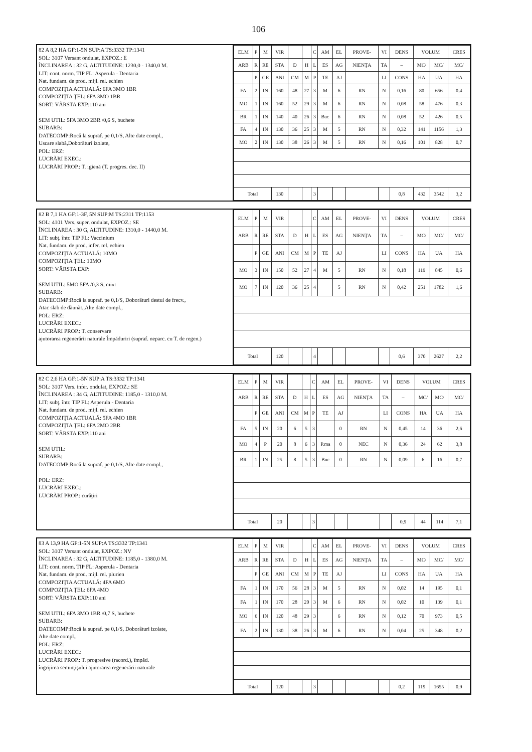106
82 A 8,2 HA GF:1-5N SUP:A TS:3332 TP:1341
SOL: 3107 Versant ondulat, EXPOZ.: E
ÎNCLINAREA : 32 G, ALTITUDINE: 1230,0 - 1340,0 M.
LIT: cont. norm. TIP FL: Asperula - Dentaria
Nat. fundam. de prod. mijl. rel. echien
COMPOZIŢIA ACTUALĂ: 6FA 3MO 1BR
COMPOZIŢIA ŢEL: 6FA 3MO 1BR
SORT: VÂRSTA EXP:110 ani
SEM UTIL: 5FA 3MO 2BR /0,6 S, buchete
SUBARB:
DATECOMP:Rocă la supraf. pe 0,1/S, Alte date compl.,
Uscare slabă,Doborâturi izolate,
POL: ERZ:
LUCRĂRI EXEC.:
LUCRĂRI PROP.: T. igienă (T. progres. dec. II)
| ELM | P | M | VIR | | | C | AM | EL | PROVE- | VI | DENS | VOLUM | | CRES |
| --- | --- | --- | --- | --- | --- | --- | --- | --- | --- | --- | --- | --- | --- | --- |
| ARB | R | RE | STA | D | H | L | ES | AG | NIENŢA | TA | – | MC/ | MC/ | MC/ |
| | P | GE | ANI | CM | M | P | TE | AJ | | LI | CONS | HA | UA | HA |
| FA | 2 | IN | 160 | 48 | 27 | 3 | M | 6 | RN | N | 0,16 | 80 | 656 | 0,4 |
| MO | 1 | IN | 160 | 52 | 29 | 3 | M | 6 | RN | N | 0,08 | 58 | 476 | 0,3 |
| BR | 1 | IN | 140 | 40 | 26 | 3 | Buc | 6 | RN | N | 0,08 | 52 | 426 | 0,5 |
| FA | 4 | IN | 130 | 36 | 25 | 3 | M | 5 | RN | N | 0,32 | 141 | 1156 | 1,3 |
| MO | 2 | IN | 130 | 38 | 26 | 3 | M | 5 | RN | N | 0,16 | 101 | 828 | 0,7 |
| Total | | | 130 | | | 3 | | | | | 0,8 | 432 | 3542 | 3,2 |
82 B 7,1 HA GF:1-3F, 5N SUP:M TS:2311 TP:1153
SOL: 4101 Vers. super. ondulat, EXPOZ.: SE
ÎNCLINAREA : 30 G, ALTITUDINE: 1310,0 - 1440,0 M.
LIT: subţ. într. TIP FL: Vaccinium
Nat. fundam. de prod. infer. rel. echien
COMPOZIŢIA ACTUALĂ: 10MO
COMPOZIŢIA ŢEL: 10MO
SORT: VÂRSTA EXP:
SEM UTIL: 5MO 5FA /0,3 S, mixt
SUBARB:
DATECOMP:Rocă la supraf. pe 0,1/S, Doborâturi destul de frecv.,
Atac slab de dăunăt.,Alte date compl.,
POL: ERZ:
LUCRĂRI EXEC.:
LUCRĂRI PROP.: T. conservare
ajutorarea regenerării naturale Împăduriri (supraf. neparc. cu T. de regen.)
| ELM | P | M | VIR | | | C | AM | EL | PROVE- | VI | DENS | VOLUM | | CRES |
| --- | --- | --- | --- | --- | --- | --- | --- | --- | --- | --- | --- | --- | --- | --- |
| ARB | R | RE | STA | D | H | L | ES | AG | NIENŢA | TA | – | MC/ | MC/ | MC/ |
| | P | GE | ANI | CM | M | P | TE | AJ | | LI | CONS | HA | UA | HA |
| MO | 3 | IN | 150 | 52 | 27 | 4 | M | 5 | RN | N | 0,18 | 119 | 845 | 0,6 |
| MO | 7 | IN | 120 | 36 | 25 | 4 | | 5 | RN | N | 0,42 | 251 | 1782 | 1,6 |
| Total | | | 120 | | | 4 | | | | | 0,6 | 370 | 2627 | 2,2 |
82 C 2,6 HA GF:1-5N SUP:A TS:3332 TP:1341
SOL: 3107 Vers. infer. ondulat, EXPOZ.: SE
ÎNCLINAREA : 34 G, ALTITUDINE: 1185,0 - 1310,0 M.
LIT: subţ. într. TIP FL: Asperula - Dentaria
Nat. fundam. de prod. mijl. rel. echien
COMPOZIŢIA ACTUALĂ: 5FA 4MO 1BR
COMPOZIŢIA ŢEL: 6FA 2MO 2BR
SORT: VÂRSTA EXP:110 ani
SEM UTIL:
SUBARB:
DATECOMP:Rocă la supraf. pe 0,1/S, Alte date compl.,
POL: ERZ:
LUCRĂRI EXEC.:
LUCRĂRI PROP.: curăţiri
| ELM | P | M | VIR | | | C | AM | EL | PROVE- | VI | DENS | VOLUM | | CRES |
| --- | --- | --- | --- | --- | --- | --- | --- | --- | --- | --- | --- | --- | --- | --- |
| ARB | R | RE | STA | D | H | L | ES | AG | NIENŢA | TA | – | MC/ | MC/ | MC/ |
| | P | GE | ANI | CM | M | P | TE | AJ | | LI | CONS | HA | UA | HA |
| FA | 5 | IN | 20 | 6 | 5 | 3 | | 0 | RN | N | 0,45 | 14 | 36 | 2,6 |
| MO | 4 | P | 20 | 8 | 6 | 3 | P.ma | 0 | NEC | N | 0,36 | 24 | 62 | 3,8 |
| BR | 1 | IN | 25 | 8 | 5 | 3 | Buc | 0 | RN | N | 0,09 | 6 | 16 | 0,7 |
| Total | | | 20 | | | 3 | | | | | 0,9 | 44 | 114 | 7,1 |
83 A 13,9 HA GF:1-5N SUP:A TS:3332 TP:1341
SOL: 3107 Versant ondulat, EXPOZ.: NV
ÎNCLINAREA : 32 G, ALTITUDINE: 1185,0 - 1380,0 M.
LIT: cont. norm. TIP FL: Asperula - Dentaria
Nat. fundam. de prod. mijl. rel. plurien
COMPOZIŢIA ACTUALĂ: 4FA 6MO
COMPOZIŢIA ŢEL: 6FA 4MO
SORT: VÂRSTA EXP:110 ani
SEM UTIL: 6FA 3MO 1BR /0,7 S, buchete
SUBARB:
DATECOMP:Rocă la supraf. pe 0,1/S, Doborâturi izolate,
Alte date compl.,
POL: ERZ:
LUCRĂRI EXEC.:
LUCRĂRI PROP.: T. progresive (racord.), împăd.
îngrijirea seminţişului ajutorarea regenerării naturale
| ELM | P | M | VIR | | | C | AM | EL | PROVE- | VI | DENS | VOLUM | | CRES |
| --- | --- | --- | --- | --- | --- | --- | --- | --- | --- | --- | --- | --- | --- | --- |
| ARB | R | RE | STA | D | H | L | ES | AG | NIENŢA | TA | – | MC/ | MC/ | MC/ |
| | P | GE | ANI | CM | M | P | TE | AJ | | LI | CONS | HA | UA | HA |
| FA | 1 | IN | 170 | 56 | 28 | 3 | M | 5 | RN | N | 0,02 | 14 | 195 | 0,1 |
| FA | 1 | IN | 170 | 28 | 20 | 3 | M | 6 | RN | N | 0,02 | 10 | 139 | 0,1 |
| MO | 6 | IN | 120 | 48 | 29 | 3 | | 6 | RN | N | 0,12 | 70 | 973 | 0,5 |
| FA | 2 | IN | 130 | 38 | 26 | 3 | M | 6 | RN | N | 0,04 | 25 | 348 | 0,2 |
| Total | | | 120 | | | 3 | | | | | 0,2 | 119 | 1655 | 0,9 |